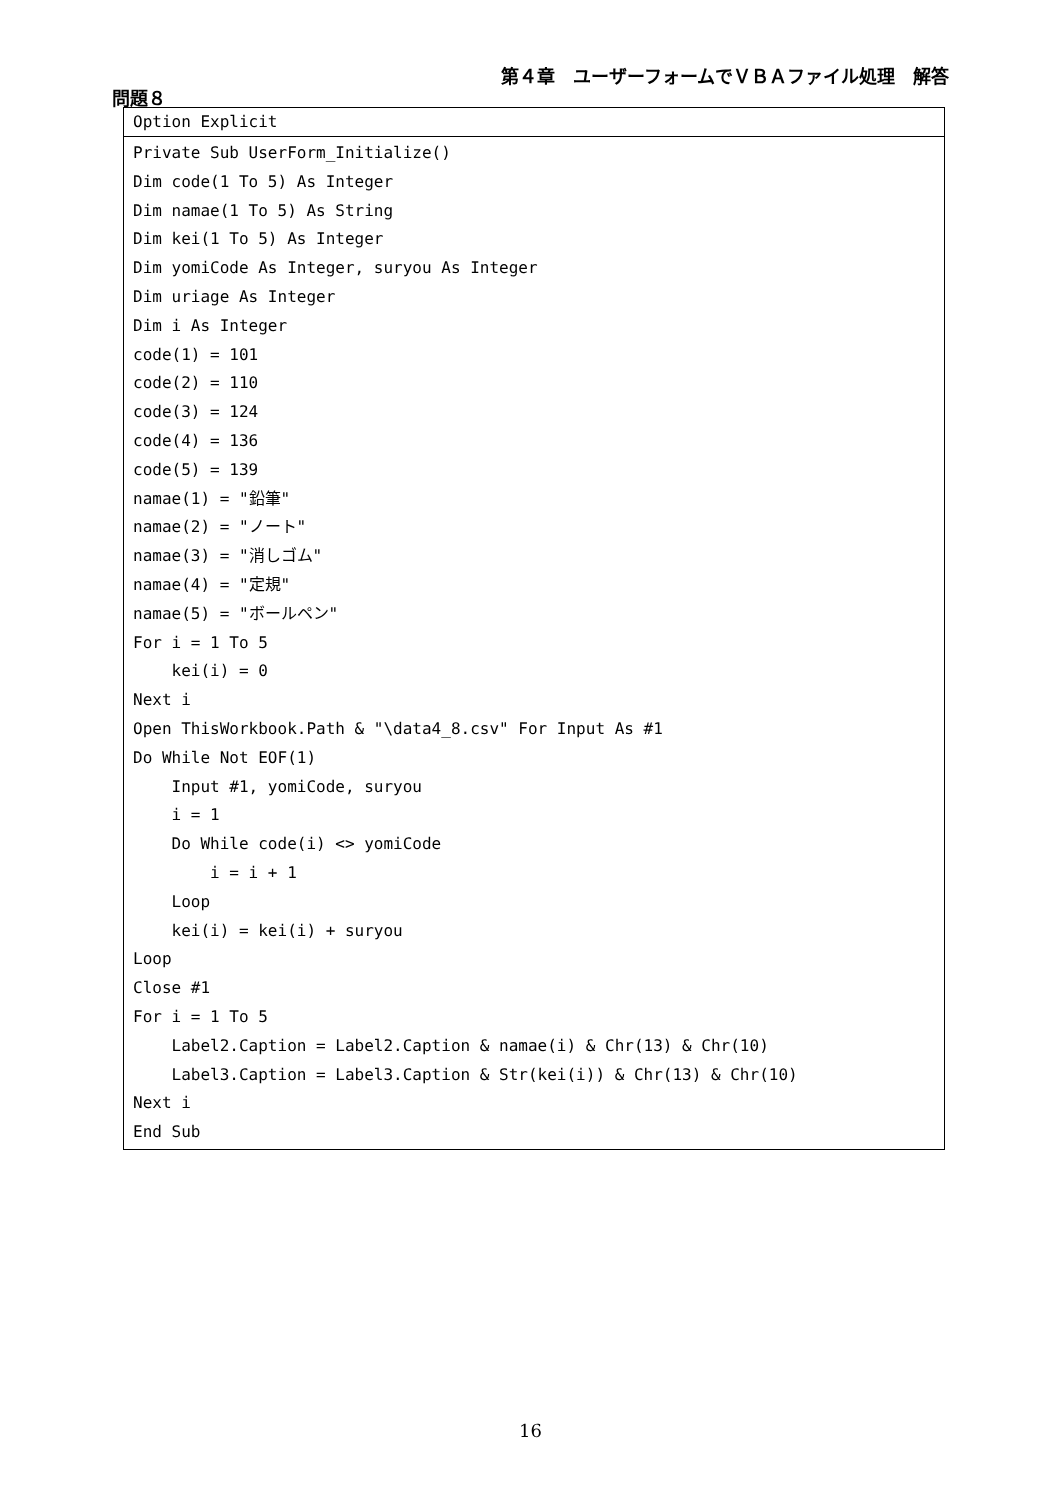第４章　ユーザーフォームでＶＢＡファイル処理　解答
問題８
Option Explicit
Private Sub UserForm_Initialize()
Dim code(1 To 5) As Integer
Dim namae(1 To 5) As String
Dim kei(1 To 5) As Integer
Dim yomiCode As Integer, suryou As Integer
Dim uriage As Integer
Dim i As Integer
code(1) = 101
code(2) = 110
code(3) = 124
code(4) = 136
code(5) = 139
namae(1) = "鉛筆"
namae(2) = "ノート"
namae(3) = "消しゴム"
namae(4) = "定規"
namae(5) = "ボールペン"
For i = 1 To 5
    kei(i) = 0
Next i
Open ThisWorkbook.Path & "\data4_8.csv" For Input As #1
Do While Not EOF(1)
    Input #1, yomiCode, suryou
    i = 1
    Do While code(i) <> yomiCode
        i = i + 1
    Loop
    kei(i) = kei(i) + suryou
Loop
Close #1
For i = 1 To 5
    Label2.Caption = Label2.Caption & namae(i) & Chr(13) & Chr(10)
    Label3.Caption = Label3.Caption & Str(kei(i)) & Chr(13) & Chr(10)
Next i
End Sub
16